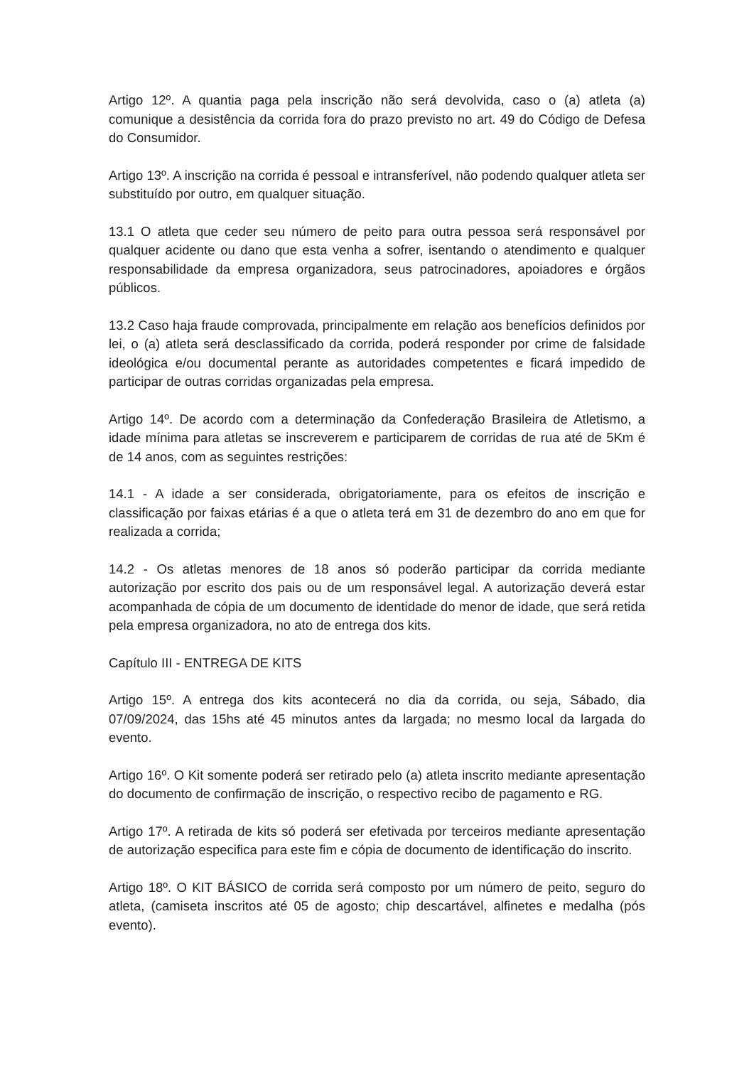Artigo 12º. A quantia paga pela inscrição não será devolvida, caso o (a) atleta (a) comunique a desistência da corrida fora do prazo previsto no art. 49 do Código de Defesa do Consumidor.
Artigo 13º. A inscrição na corrida é pessoal e intransferível, não podendo qualquer atleta ser substituído por outro, em qualquer situação.
13.1 O atleta que ceder seu número de peito para outra pessoa será responsável por qualquer acidente ou dano que esta venha a sofrer, isentando o atendimento e qualquer responsabilidade da empresa organizadora, seus patrocinadores, apoiadores e órgãos públicos.
13.2 Caso haja fraude comprovada, principalmente em relação aos benefícios definidos por lei, o (a) atleta será desclassificado da corrida, poderá responder por crime de falsidade ideológica e/ou documental perante as autoridades competentes e ficará impedido de participar de outras corridas organizadas pela empresa.
Artigo 14º. De acordo com a determinação da Confederação Brasileira de Atletismo, a idade mínima para atletas se inscreverem e participarem de corridas de rua até de 5Km é de 14 anos, com as seguintes restrições:
14.1 - A idade a ser considerada, obrigatoriamente, para os efeitos de inscrição e classificação por faixas etárias é a que o atleta terá em 31 de dezembro do ano em que for realizada a corrida;
14.2 - Os atletas menores de 18 anos só poderão participar da corrida mediante autorização por escrito dos pais ou de um responsável legal. A autorização deverá estar acompanhada de cópia de um documento de identidade do menor de idade, que será retida pela empresa organizadora, no ato de entrega dos kits.
Capítulo III - ENTREGA DE KITS
Artigo 15º. A entrega dos kits acontecerá no dia da corrida, ou seja, Sábado, dia 07/09/2024, das 15hs até 45 minutos antes da largada; no mesmo local da largada do evento.
Artigo 16º. O Kit somente poderá ser retirado pelo (a) atleta inscrito mediante apresentação do documento de confirmação de inscrição, o respectivo recibo de pagamento e RG.
Artigo 17º. A retirada de kits só poderá ser efetivada por terceiros mediante apresentação de autorização especifica para este fim e cópia de documento de identificação do inscrito.
Artigo 18º. O KIT BÁSICO de corrida será composto por um número de peito, seguro do atleta, (camiseta inscritos até 05 de agosto; chip descartável, alfinetes e medalha (pós evento).